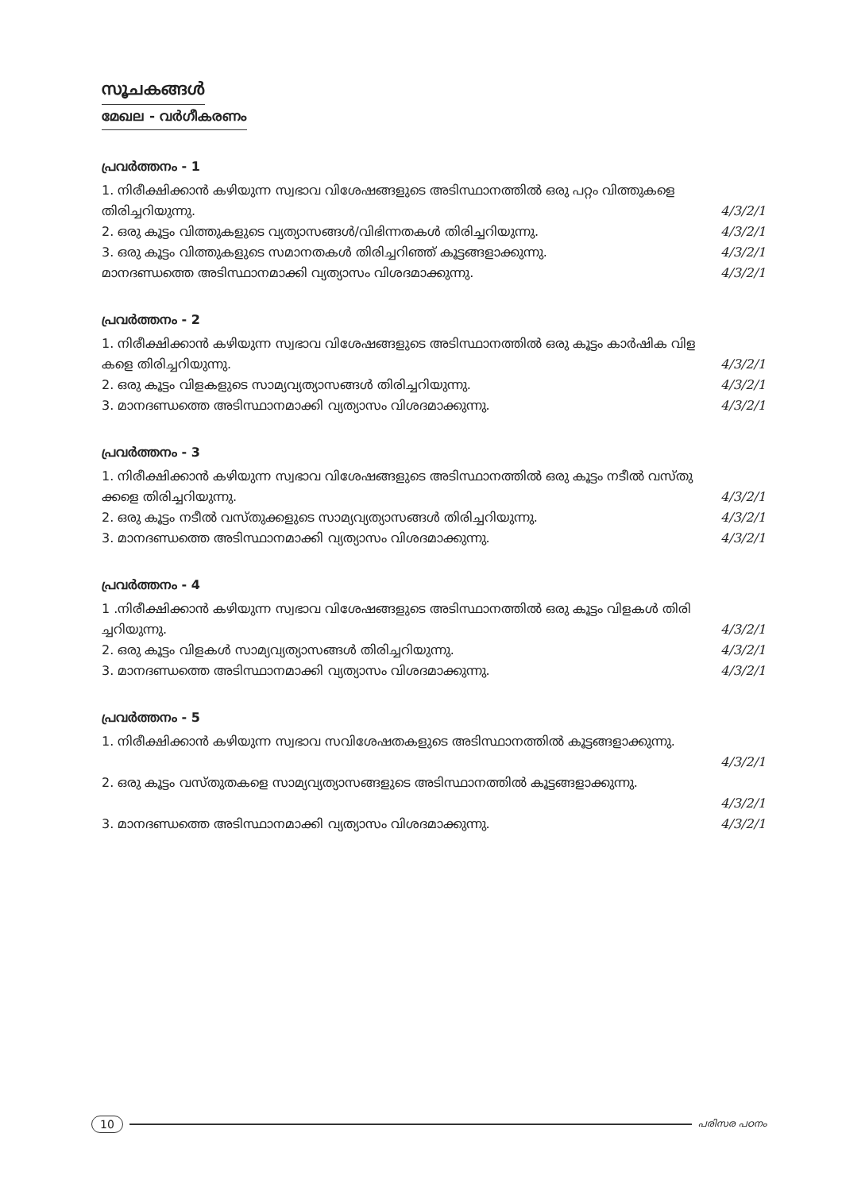സൂചകങ്ങൾ
മേഖല - വർഗീകരണം
പ്രവർത്തനം - 1
1. നിരീക്ഷിക്കാൻ കഴിയുന്ന സ്വഭാവ വിശേഷങ്ങളുടെ അടിസ്ഥാനത്തിൽ ഒരു പറ്റം വിത്തുകളെ
തിരിച്ചറിയുന്നു. 4/3/2/1
2. ഒരു കൂട്ടം വിത്തുകളുടെ വ്യത്യാസങ്ങൾ/വിഭിന്നതകൾ തിരിച്ചറിയുന്നു. 4/3/2/1
3. ഒരു കൂട്ടം വിത്തുകളുടെ സമാനതകൾ തിരിച്ചറിഞ്ഞ് കൂട്ടങ്ങളാക്കുന്നു. 4/3/2/1
മാനദണ്ഡത്തെ അടിസ്ഥാനമാക്കി വ്യത്യാസം വിശദമാക്കുന്നു. 4/3/2/1
പ്രവർത്തനം - 2
1. നിരീക്ഷിക്കാൻ കഴിയുന്ന സ്വഭാവ വിശേഷങ്ങളുടെ അടിസ്ഥാനത്തിൽ ഒരു കൂട്ടം കാർഷിക വിള
കളെ തിരിച്ചറിയുന്നു. 4/3/2/1
2. ഒരു കൂട്ടം വിളകളുടെ സാമ്യവ്യത്യാസങ്ങൾ തിരിച്ചറിയുന്നു. 4/3/2/1
3. മാനദണ്ഡത്തെ അടിസ്ഥാനമാക്കി വ്യത്യാസം വിശദമാക്കുന്നു. 4/3/2/1
പ്രവർത്തനം - 3
1. നിരീക്ഷിക്കാൻ കഴിയുന്ന സ്വഭാവ വിശേഷങ്ങളുടെ അടിസ്ഥാനത്തിൽ ഒരു കൂട്ടം നടീൽ വസ്തു
ക്കളെ തിരിച്ചറിയുന്നു. 4/3/2/1
2. ഒരു കൂട്ടം നടീൽ വസ്തുക്കളുടെ സാമ്യവ്യത്യാസങ്ങൾ തിരിച്ചറിയുന്നു. 4/3/2/1
3. മാനദണ്ഡത്തെ അടിസ്ഥാനമാക്കി വ്യത്യാസം വിശദമാക്കുന്നു. 4/3/2/1
പ്രവർത്തനം - 4
1 .നിരീക്ഷിക്കാൻ കഴിയുന്ന സ്വഭാവ വിശേഷങ്ങളുടെ അടിസ്ഥാനത്തിൽ ഒരു കൂട്ടം വിളകൾ തിരി
ച്ചറിയുന്നു. 4/3/2/1
2. ഒരു കൂട്ടം വിളകൾ സാമ്യവ്യത്യാസങ്ങൾ തിരിച്ചറിയുന്നു. 4/3/2/1
3. മാനദണ്ഡത്തെ അടിസ്ഥാനമാക്കി വ്യത്യാസം വിശദമാക്കുന്നു. 4/3/2/1
പ്രവർത്തനം - 5
1. നിരീക്ഷിക്കാൻ കഴിയുന്ന സ്വഭാവ സവിശേഷതകളുടെ അടിസ്ഥാനത്തിൽ കൂട്ടങ്ങളാക്കുന്നു.
4/3/2/1
2. ഒരു കൂട്ടം വസ്തുതകളെ സാമ്യവ്യത്യാസങ്ങളുടെ അടിസ്ഥാനത്തിൽ കൂട്ടങ്ങളാക്കുന്നു.
4/3/2/1
3. മാനദണ്ഡത്തെ അടിസ്ഥാനമാക്കി വ്യത്യാസം വിശദമാക്കുന്നു. 4/3/2/1
10 പരിസര പഠനം